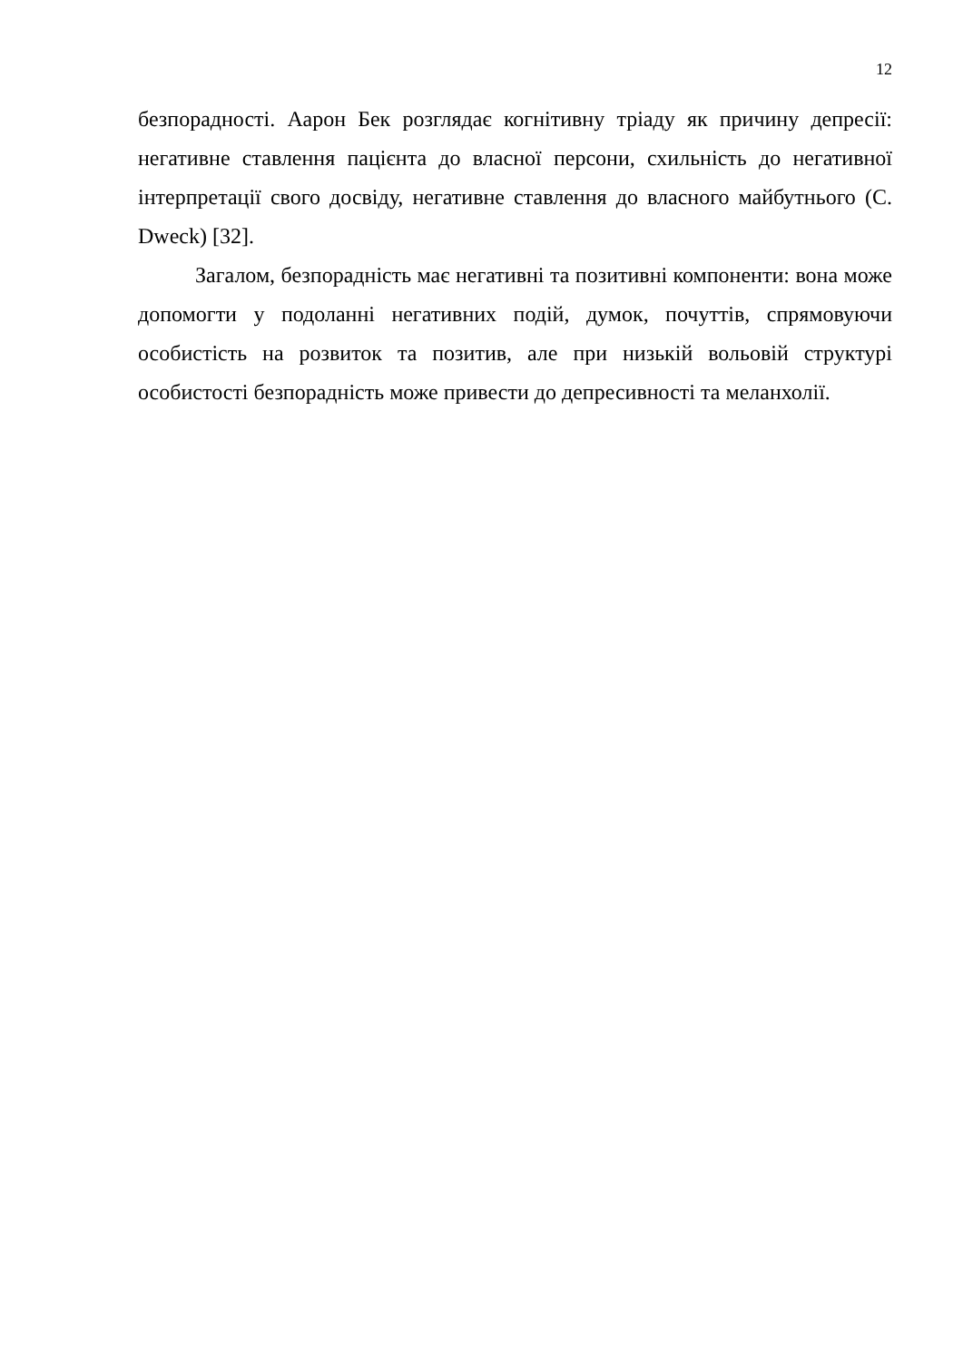12
безпорадності. Аарон Бек розглядає когнітивну тріаду як причину депресії: негативне ставлення пацієнта до власної персони, схильність до негативної інтерпретації свого досвіду, негативне ставлення до власного майбутнього (C. Dweck) [32].
Загалом, безпорадність має негативні та позитивні компоненти: вона може допомогти у подоланні негативних подій, думок, почуттів, спрямовуючи особистість на розвиток та позитив, але при низькій вольовій структурі особистості безпорадність може привести до депресивності та меланхолії.